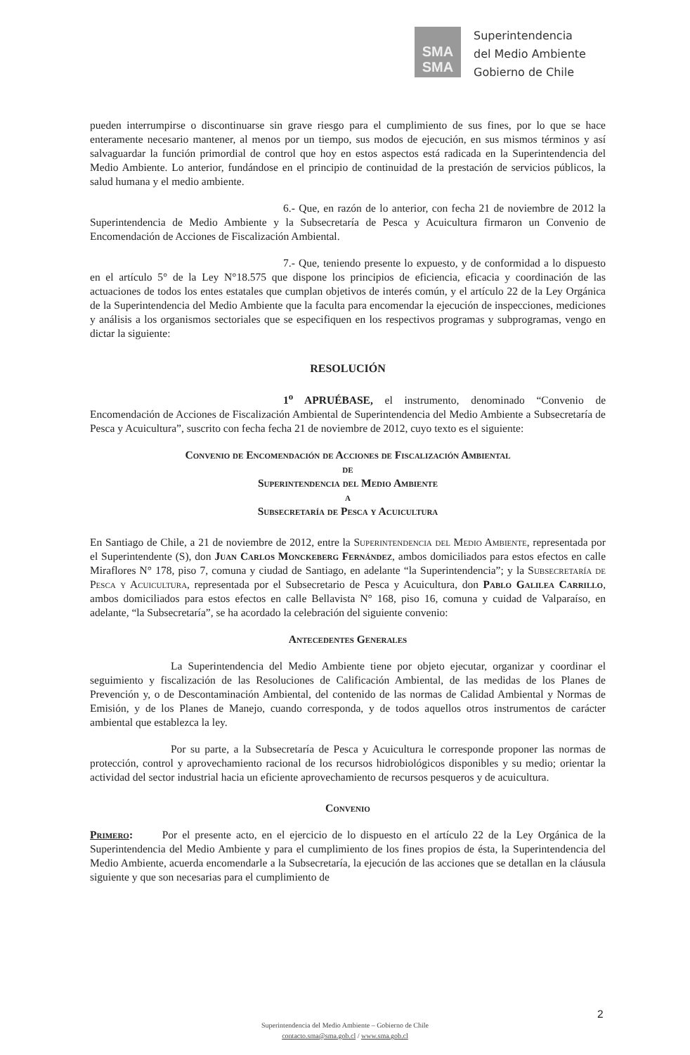SMA
SMA
Superintendencia
del Medio Ambiente
Gobierno de Chile
pueden interrumpirse o discontinuarse sin grave riesgo para el cumplimiento de sus fines, por lo que se hace enteramente necesario mantener, al menos por un tiempo, sus modos de ejecución, en sus mismos términos y así salvaguardar la función primordial de control que hoy en estos aspectos está radicada en la Superintendencia del Medio Ambiente. Lo anterior, fundándose en el principio de continuidad de la prestación de servicios públicos, la salud humana y el medio ambiente.
6.- Que, en razón de lo anterior, con fecha 21 de noviembre de 2012 la Superintendencia de Medio Ambiente y la Subsecretaría de Pesca y Acuicultura firmaron un Convenio de Encomendación de Acciones de Fiscalización Ambiental.
7.- Que, teniendo presente lo expuesto, y de conformidad a lo dispuesto en el artículo 5° de la Ley N°18.575 que dispone los principios de eficiencia, eficacia y coordinación de las actuaciones de todos los entes estatales que cumplan objetivos de interés común, y el artículo 22 de la Ley Orgánica de la Superintendencia del Medio Ambiente que la faculta para encomendar la ejecución de inspecciones, mediciones y análisis a los organismos sectoriales que se especifiquen en los respectivos programas y subprogramas, vengo en dictar la siguiente:
RESOLUCIÓN
1<sup>o</sup> APRUÉBASE, el instrumento, denominado “Convenio de Encomendación de Acciones de Fiscalización Ambiental de Superintendencia del Medio Ambiente a Subsecretaría de Pesca y Acuicultura”, suscrito con fecha fecha 21 de noviembre de 2012, cuyo texto es el siguiente:
Convenio de Encomendación de Acciones de Fiscalización Ambiental
de
Superintendencia del Medio Ambiente
a
Subsecretaría de Pesca y Acuicultura
En Santiago de Chile, a 21 de noviembre de 2012, entre la Superintendencia del Medio Ambiente, representada por el Superintendente (S), don Juan Carlos Monckeberg Fernández, ambos domiciliados para estos efectos en calle Miraflores N° 178, piso 7, comuna y ciudad de Santiago, en adelante “la Superintendencia”; y la Subsecretaría de Pesca y Acuicultura, representada por el Subsecretario de Pesca y Acuicultura, don Pablo Galilea Carrillo, ambos domiciliados para estos efectos en calle Bellavista N° 168, piso 16, comuna y cuidad de Valparaíso, en adelante, “la Subsecretaría”, se ha acordado la celebración del siguiente convenio:
Antecedentes Generales
La Superintendencia del Medio Ambiente tiene por objeto ejecutar, organizar y coordinar el seguimiento y fiscalización de las Resoluciones de Calificación Ambiental, de las medidas de los Planes de Prevención y, o de Descontaminación Ambiental, del contenido de las normas de Calidad Ambiental y Normas de Emisión, y de los Planes de Manejo, cuando corresponda, y de todos aquellos otros instrumentos de carácter ambiental que establezca la ley.
Por su parte, a la Subsecretaría de Pesca y Acuicultura le corresponde proponer las normas de protección, control y aprovechamiento racional de los recursos hidrobiológicos disponibles y su medio; orientar la actividad del sector industrial hacia un eficiente aprovechamiento de recursos pesqueros y de acuicultura.
Convenio
Primero: Por el presente acto, en el ejercicio de lo dispuesto en el artículo 22 de la Ley Orgánica de la Superintendencia del Medio Ambiente y para el cumplimiento de los fines propios de ésta, la Superintendencia del Medio Ambiente, acuerda encomendarle a la Subsecretaría, la ejecución de las acciones que se detallan en la cláusula siguiente y que son necesarias para el cumplimiento de
2
Superintendencia del Medio Ambiente – Gobierno de Chile
contacto.sma@sma.gob.cl / www.sma.gob.cl